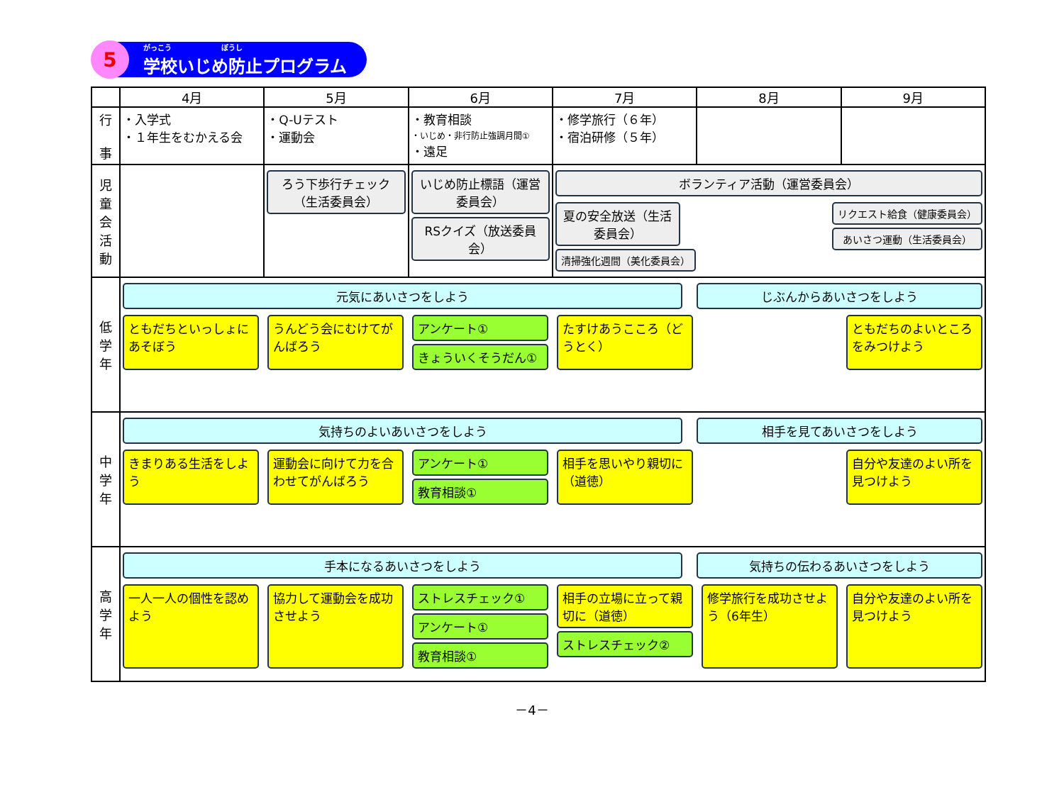5
がっこう　　　　　　　ぼうし
学校いじめ防止プログラム
| | 4月 | 5月 | 6月 | 7月 | 8月 | 9月 |
| --- | --- | --- | --- | --- | --- | --- |
| 行 事 | ・入学式 ・１年生をむかえる会 | ・Q-Uテスト ・運動会 | ・教育相談 ・いじめ・非行防止強調月間① ・遠足 | ・修学旅行（６年） ・宿泊研修（５年） | | |
| 児 童 会 活 動 | | ろう下歩行チェック（生活委員会） | いじめ防止標語（運営委員会） RSクイズ（放送委員会） | ボランティア活動（運営委員会） 夏の安全放送（生活委員会） 清掃強化週間（美化委員会） リクエスト給食（健康委員会） あいさつ運動（生活委員会） | | |
| 低 学 年 | 元気にあいさつをしよう じぶんからあいさつをしよう ともだちといっしょにあそぼう うんどう会にむけてがんばろう アンケート① きょういくそうだん① たすけあうこころ（どうとく） ともだちのよいところをみつけよう | | | | | |
| 中 学 年 | 気持ちのよいあいさつをしよう 相手を見てあいさつをしよう きまりある生活をしよう 運動会に向けて力を合わせてがんばろう アンケート① 教育相談① 相手を思いやり親切に（道徳） 自分や友達のよい所を見つけよう | | | | | |
| 高 学 年 | 手本になるあいさつをしよう 気持ちの伝わるあいさつをしよう 一人一人の個性を認めよう 協力して運動会を成功させよう ストレスチェック① アンケート① 教育相談① 相手の立場に立って親切に（道徳） ストレスチェック② 修学旅行を成功させよう（6年生） 自分や友達のよい所を見つけよう | | | | | |
－4－